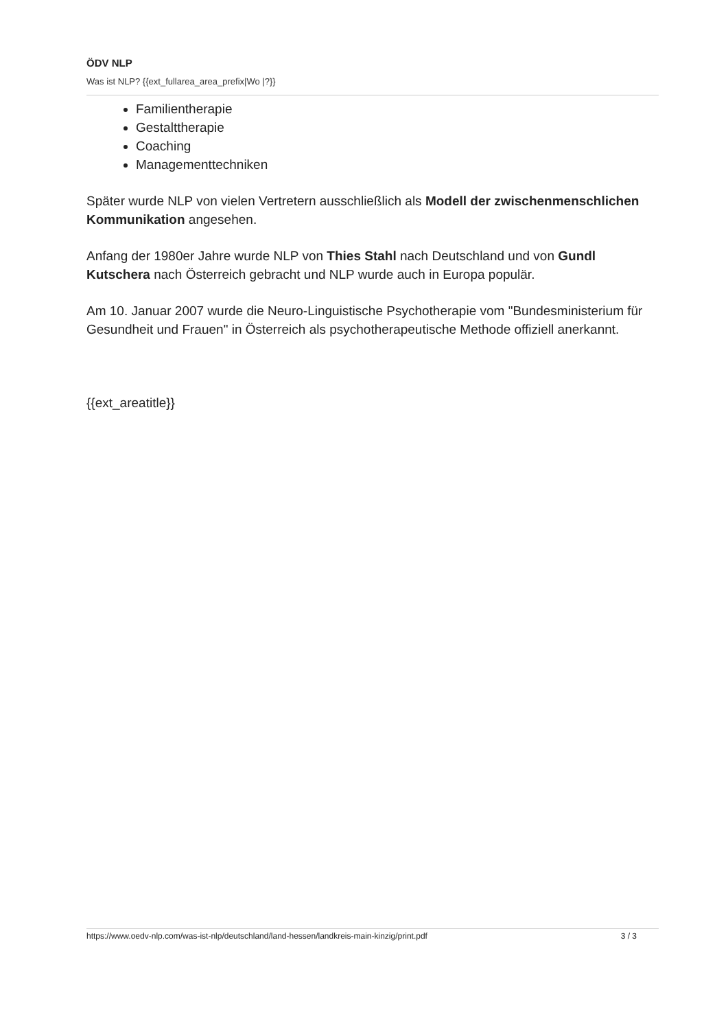ÖDV NLP
Was ist NLP? {{ext_fullarea_area_prefix|Wo |?}}
Familientherapie
Gestalttherapie
Coaching
Managementtechniken
Später wurde NLP von vielen Vertretern ausschließlich als Modell der zwischenmenschlichen Kommunikation angesehen.
Anfang der 1980er Jahre wurde NLP von Thies Stahl nach Deutschland und von Gundl Kutschera nach Österreich gebracht und NLP wurde auch in Europa populär.
Am 10. Januar 2007 wurde die Neuro-Linguistische Psychotherapie vom "Bundesministerium für Gesundheit und Frauen" in Österreich als psychotherapeutische Methode offiziell anerkannt.
{{ext_areatitle}}
https://www.oedv-nlp.com/was-ist-nlp/deutschland/land-hessen/landkreis-main-kinzig/print.pdf 3 / 3